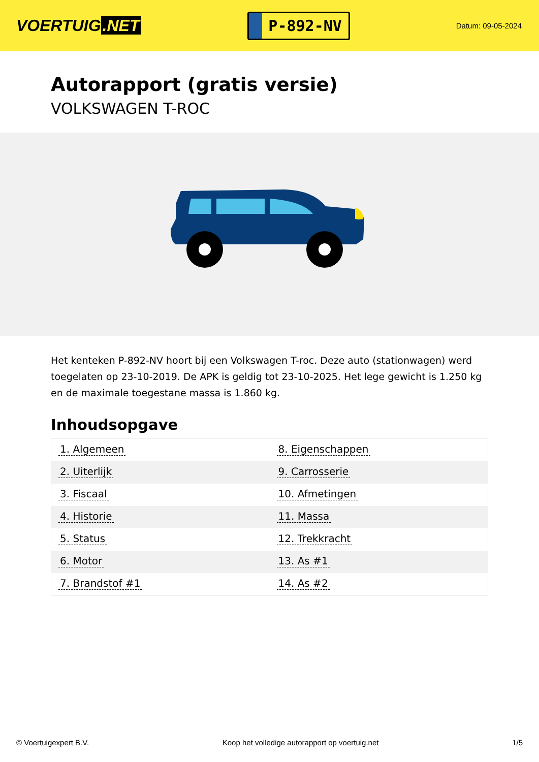VOERTUIG.NET
P-892-NV
Datum: 09-05-2024
Autorapport (gratis versie)
VOLKSWAGEN T-ROC
Het kenteken P-892-NV hoort bij een Volkswagen T-roc. Deze auto (stationwagen) werd toegelaten op 23-10-2019. De APK is geldig tot 23-10-2025. Het lege gewicht is 1.250 kg en de maximale toegestane massa is 1.860 kg.
Inhoudsopgave
| 1. Algemeen | 8. Eigenschappen |
| 2. Uiterlijk | 9. Carrosserie |
| 3. Fiscaal | 10. Afmetingen |
| 4. Historie | 11. Massa |
| 5. Status | 12. Trekkracht |
| 6. Motor | 13. As #1 |
| 7. Brandstof #1 | 14. As #2 |
© Voertuigexpert B.V. Koop het volledige autorapport op voertuig.net 1/5